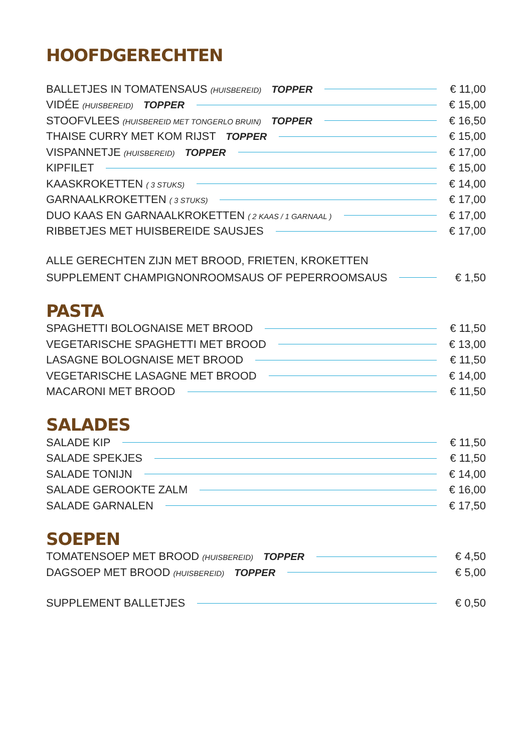HOOFDGERECHTEN
BALLETJES IN TOMATENSAUS (HUISBEREID) TOPPER € 11,00
VIDÉE (HUISBEREID) TOPPER € 15,00
STOOFVLEES (HUISBEREID MET TONGERLO BRUIN) TOPPER € 16,50
THAISE CURRY MET KOM RIJST TOPPER € 15,00
VISPANNETJE (HUISBEREID) TOPPER € 17,00
KIPFILET € 15,00
KAASKROKETTEN ( 3 STUKS) € 14,00
GARNAALKROKETTEN ( 3 STUKS) € 17,00
DUO KAAS EN GARNAALKROKETTEN ( 2 KAAS / 1 GARNAAL ) € 17,00
RIBBETJES MET HUISBEREIDE SAUSJES € 17,00
ALLE GERECHTEN ZIJN MET BROOD, FRIETEN, KROKETTEN
SUPPLEMENT CHAMPIGNONROOMSAUS OF PEPERROOMSAUS € 1,50
PASTA
SPAGHETTI BOLOGNAISE MET BROOD € 11,50
VEGETARISCHE SPAGHETTI MET BROOD € 13,00
LASAGNE BOLOGNAISE MET BROOD € 11,50
VEGETARISCHE LASAGNE MET BROOD € 14,00
MACARONI MET BROOD € 11,50
SALADES
SALADE KIP € 11,50
SALADE SPEKJES € 11,50
SALADE TONIJN € 14,00
SALADE GEROOKTE ZALM € 16,00
SALADE GARNALEN € 17,50
SOEPEN
TOMATENSOEP MET BROOD (HUISBEREID) TOPPER € 4,50
DAGSOEP MET BROOD (HUISBEREID) TOPPER € 5,00
SUPPLEMENT BALLETJES € 0,50